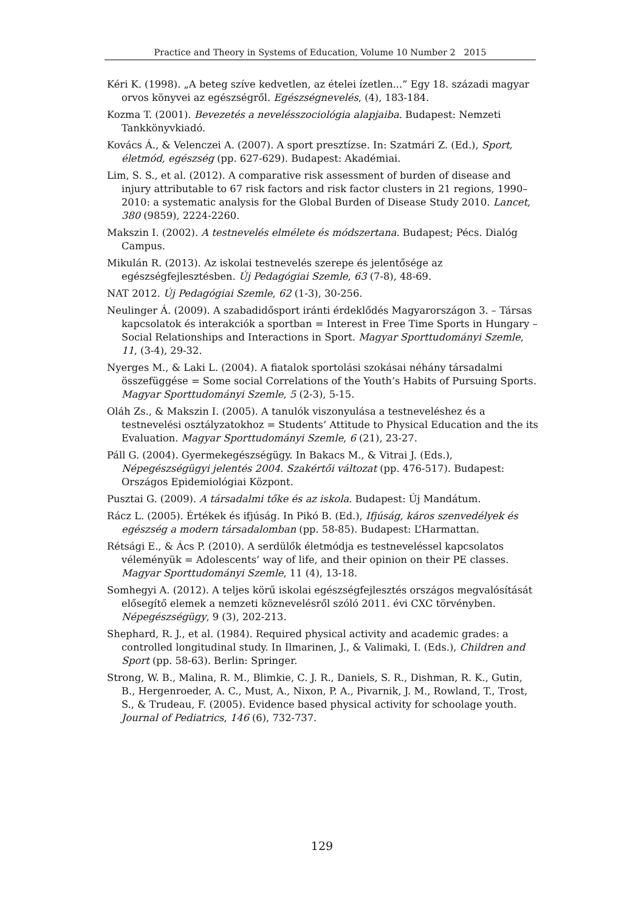Practice and Theory in Systems of Education, Volume 10 Number 2 2015
Kéri K. (1998). „A beteg szíve kedvetlen, az ételei ízetlen...” Egy 18. századi magyar orvos könyvei az egészségről. Egészségnevelés, (4), 183-184.
Kozma T. (2001). Bevezetés a nevelésszociológia alapjaiba. Budapest: Nemzeti Tankkönyvkiadó.
Kovács Á., & Velenczei A. (2007). A sport presztízse. In: Szatmári Z. (Ed.), Sport, életmód, egészség (pp. 627-629). Budapest: Akadémiai.
Lim, S. S., et al. (2012). A comparative risk assessment of burden of disease and injury attributable to 67 risk factors and risk factor clusters in 21 regions, 1990–2010: a systematic analysis for the Global Burden of Disease Study 2010. Lancet, 380 (9859), 2224-2260.
Makszin I. (2002). A testnevelés elmélete és módszertana. Budapest; Pécs. Dialóg Campus.
Mikulán R. (2013). Az iskolai testnevelés szerepe és jelentősége az egészségfejlesztésben. Új Pedagógiai Szemle, 63 (7-8), 48-69.
NAT 2012. Új Pedagógiai Szemle, 62 (1-3), 30-256.
Neulinger Á. (2009). A szabadidősport iránti érdeklődés Magyarországon 3. – Társas kapcsolatok és interakciók a sportban = Interest in Free Time Sports in Hungary – Social Relationships and Interactions in Sport. Magyar Sporttudományi Szemle, 11, (3-4), 29-32.
Nyerges M., & Laki L. (2004). A fiatalok sportolási szokásai néhány társadalmi összefüggése = Some social Correlations of the Youth’s Habits of Pursuing Sports. Magyar Sporttudományi Szemle, 5 (2-3), 5-15.
Oláh Zs., & Makszin I. (2005). A tanulók viszonyulása a testneveléshez és a testnevelési osztályzatokhoz = Students’ Attitude to Physical Education and the its Evaluation. Magyar Sporttudományi Szemle, 6 (21), 23-27.
Páll G. (2004). Gyermekegészségügy. In Bakacs M., & Vitrai J. (Eds.), Népegészségügyi jelentés 2004. Szakértői változat (pp. 476-517). Budapest: Országos Epidemiológiai Központ.
Pusztai G. (2009). A társadalmi tőke és az iskola. Budapest: Új Mandátum.
Rácz L. (2005). Értékek és ifjúság. In Pikó B. (Ed.), Ifjúság, káros szenvedélyek és egészség a modern társadalomban (pp. 58-85). Budapest: L’Harmattan.
Rétsági E., & Ács P. (2010). A serdülők életmódja es testneveléssel kapcsolatos véleményük = Adolescents’ way of life, and their opinion on their PE classes. Magyar Sporttudományi Szemle, 11 (4), 13-18.
Somhegyi A. (2012). A teljes körű iskolai egészségfejlesztés országos megvalósítását elősegítő elemek a nemzeti köznevelésről szóló 2011. évi CXC törvényben. Népegészségügy, 9 (3), 202-213.
Shephard, R. J., et al. (1984). Required physical activity and academic grades: a controlled longitudinal study. In Ilmarinen, J., & Valimaki, I. (Eds.), Children and Sport (pp. 58-63). Berlin: Springer.
Strong, W. B., Malina, R. M., Blimkie, C. J. R., Daniels, S. R., Dishman, R. K., Gutin, B., Hergenroeder, A. C., Must, A., Nixon, P. A., Pivarnik, J. M., Rowland, T., Trost, S., & Trudeau, F. (2005). Evidence based physical activity for schoolage youth. Journal of Pediatrics, 146 (6), 732-737.
129